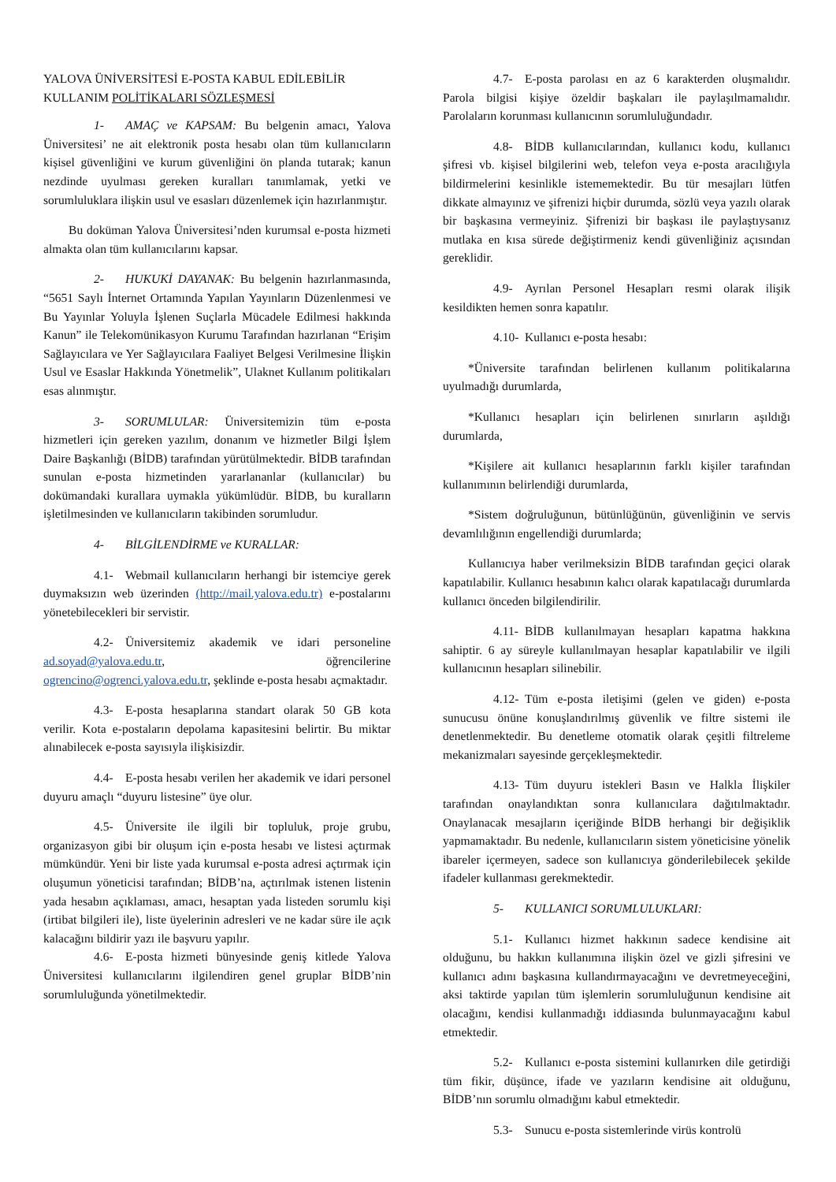YALOVA ÜNİVERSİTESİ E-POSTA KABUL EDİLEBİLİR KULLANIM POLİTİKALARI SÖZLEŞMESİ
1- AMAÇ ve KAPSAM: Bu belgenin amacı, Yalova Üniversitesi’ ne ait elektronik posta hesabı olan tüm kullanıcıların kişisel güvenliğini ve kurum güvenliğini ön planda tutarak; kanun nezdinde uyulması gereken kuralları tanımlamak, yetki ve sorumluluklara ilişkin usul ve esasları düzenlemek için hazırlanmıştır.
Bu doküman Yalova Üniversitesi’nden kurumsal e-posta hizmeti almakta olan tüm kullanıcılarını kapsar.
2- HUKUKİ DAYANAK: Bu belgenin hazırlanmasında, “5651 Saylı İnternet Ortamında Yapılan Yayınların Düzenlenmesi ve Bu Yayınlar Yoluyla İşlenen Suçlarla Mücadele Edilmesi hakkında Kanun” ile Telekomünikasyon Kurumu Tarafından hazırlanan “Erişim Sağlayıcılara ve Yer Sağlayıcılara Faaliyet Belgesi Verilmesine İlişkin Usul ve Esaslar Hakkında Yönetmelik”, Ulaknet Kullanım politikaları esas alınmıştır.
3- SORUMLULAR: Üniversitemizin tüm e-posta hizmetleri için gereken yazılım, donanım ve hizmetler Bilgi İşlem Daire Başkanlığı (BİDB) tarafından yürütülmektedir. BİDB tarafından sunulan e-posta hizmetinden yararlananlar (kullanıcılar) bu dokümandaki kurallara uymakla yükümlüdür. BİDB, bu kuralların işletilmesinden ve kullanıcıların takibinden sorumludur.
4- BİLGİLENDİRME ve KURALLAR:
4.1- Webmail kullanıcıların herhangi bir istemciye gerek duymaksızın web üzerinden (http://mail.yalova.edu.tr) e-postalarını yönetebilecekleri bir servistir.
4.2- Üniversitemiz akademik ve idari personeline ad.soyad@yalova.edu.tr, öğrencilerine ogrencino@ogrenci.yalova.edu.tr, şeklinde e-posta hesabı açmaktadır.
4.3- E-posta hesaplarına standart olarak 50 GB kota verilir. Kota e-postaların depolama kapasitesini belirtir. Bu miktar alınabilecek e-posta sayısıyla ilişkisizdir.
4.4- E-posta hesabı verilen her akademik ve idari personel duyuru amaçlı “duyuru listesine” üye olur.
4.5- Üniversite ile ilgili bir topluluk, proje grubu, organizasyon gibi bir oluşum için e-posta hesabı ve listesi açtırmak mümkündür. Yeni bir liste yada kurumsal e-posta adresi açtırmak için oluşumun yöneticisi tarafından; BİDB’na, açtırılmak istenen listenin yada hesabın açıklaması, amacı, hesaptan yada listeden sorumlu kişi (irtibat bilgileri ile), liste üyelerinin adresleri ve ne kadar süre ile açık kalacağını bildirir yazı ile başvuru yapılır.
4.6- E-posta hizmeti bünyesinde geniş kitlede Yalova Üniversitesi kullanıcılarını ilgilendiren genel gruplar BİDB’nin sorumluluğunda yönetilmektedir.
4.7- E-posta parolası en az 6 karakterden oluşmalıdır. Parola bilgisi kişiye özeldir başkaları ile paylaşılmamalıdır. Parolaların korunması kullanıcının sorumluluğundadır.
4.8- BİDB kullanıcılarından, kullanıcı kodu, kullanıcı şifresi vb. kişisel bilgilerini web, telefon veya e-posta aracılığıyla bildirmelerini kesinlikle istememektedir. Bu tür mesajları lütfen dikkate almayınız ve şifrenizi hiçbir durumda, sözlü veya yazılı olarak bir başkasına vermeyiniz. Şifrenizi bir başkası ile paylaştıysanız mutlaka en kısa sürede değiştirmeniz kendi güvenliğiniz açısından gereklidir.
4.9- Ayrılan Personel Hesapları resmi olarak ilişik kesildikten hemen sonra kapatılır.
4.10- Kullanıcı e-posta hesabı:
*Üniversite tarafından belirlenen kullanım politikalarına uyulmadığı durumlarda,
*Kullanıcı hesapları için belirlenen sınırların aşıldığı durumlarda,
*Kişilere ait kullanıcı hesaplarının farklı kişiler tarafından kullanımının belirlendiği durumlarda,
*Sistem doğruluğunun, bütünlüğünün, güvenliğinin ve servis devamlılığının engellendiği durumlarda;
Kullanıcıya haber verilmeksizin BİDB tarafından geçici olarak kapatılabilir. Kullanıcı hesabının kalıcı olarak kapatılacağı durumlarda kullanıcı önceden bilgilendirilir.
4.11- BİDB kullanılmayan hesapları kapatma hakkına sahiptir. 6 ay süreyle kullanılmayan hesaplar kapatılabilir ve ilgili kullanıcının hesapları silinebilir.
4.12- Tüm e-posta iletişimi (gelen ve giden) e-posta sunucusu önüne konuşlandırılmış güvenlik ve filtre sistemi ile denetlenmektedir. Bu denetleme otomatik olarak çeşitli filtreleme mekanizmaları sayesinde gerçekleşmektedir.
4.13- Tüm duyuru istekleri Basın ve Halkla İlişkiler tarafından onaylandıktan sonra kullanıcılara dağıtılmaktadır. Onaylanacak mesajların içeriğinde BİDB herhangi bir değişiklik yapmamaktadır. Bu nedenle, kullanıcıların sistem yöneticisine yönelik ibareler içermeyen, sadece son kullanıcıya gönderilebilecek şekilde ifadeler kullanması gerekmektedir.
5- KULLANICI SORUMLULUKLARI:
5.1- Kullanıcı hizmet hakkının sadece kendisine ait olduğunu, bu hakkın kullanımına ilişkin özel ve gizli şifresini ve kullanıcı adını başkasına kullandırmayacağını ve devretmeyeceğini, aksi taktirde yapılan tüm işlemlerin sorumluluğunun kendisine ait olacağını, kendisi kullanmadığı iddiasında bulunmayacağını kabul etmektedir.
5.2- Kullanıcı e-posta sistemini kullanırken dile getirdiği tüm fikir, düşünce, ifade ve yazıların kendisine ait olduğunu, BİDB’nın sorumlu olmadığını kabul etmektedir.
5.3- Sunucu e-posta sistemlerinde virüs kontrolü